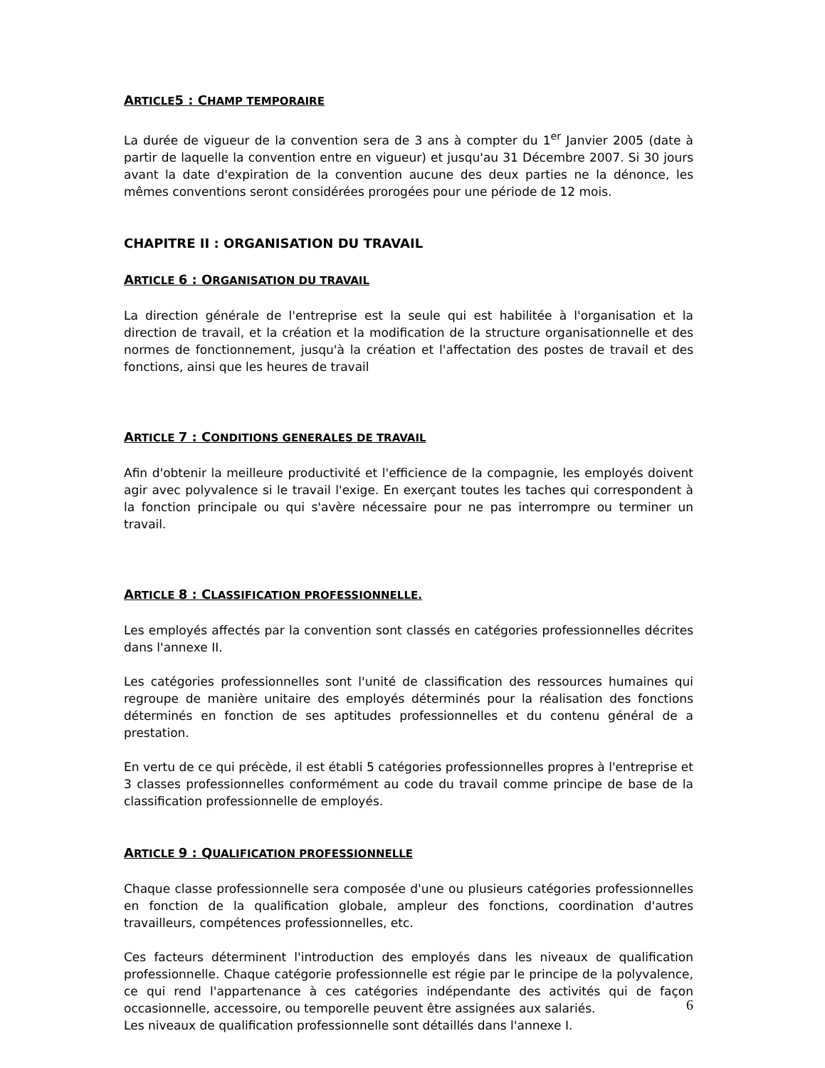ARTICLE5 : CHAMP TEMPORAIRE
La durée de vigueur de la convention sera de 3 ans à compter du 1<sup>er</sup> Janvier 2005 (date à partir de laquelle la convention entre en vigueur) et jusqu'au 31 Décembre 2007. Si 30 jours avant la date d'expiration de la convention aucune des deux parties ne la dénonce, les mêmes conventions seront considérées prorogées pour une période de 12 mois.
CHAPITRE II : ORGANISATION DU TRAVAIL
ARTICLE 6 : ORGANISATION DU TRAVAIL
La direction générale de l'entreprise est la seule qui est habilitée à l'organisation et la direction de travail, et la création et la modification de la structure organisationnelle et des normes de fonctionnement, jusqu'à la création et l'affectation des postes de travail et des fonctions, ainsi que les heures de travail
ARTICLE 7 : CONDITIONS GENERALES DE TRAVAIL
Afin d'obtenir la meilleure productivité et l'efficience de la compagnie, les employés doivent agir avec polyvalence si le travail l'exige. En exerçant toutes les taches qui correspondent à la fonction principale ou qui s'avère nécessaire pour ne pas interrompre ou terminer un travail.
ARTICLE 8 : CLASSIFICATION PROFESSIONNELLE.
Les employés affectés par la convention sont classés en catégories professionnelles décrites dans l'annexe II.
Les catégories professionnelles sont l'unité de classification des ressources humaines qui regroupe de manière unitaire des employés déterminés pour la réalisation des fonctions déterminés en fonction de ses aptitudes professionnelles et du contenu général de a prestation.
En vertu de ce qui précède, il est établi 5 catégories professionnelles propres à l'entreprise et 3 classes professionnelles conformément au code du travail comme principe de base de la classification professionnelle de employés.
ARTICLE 9 : QUALIFICATION PROFESSIONNELLE
Chaque classe professionnelle sera composée d'une ou plusieurs catégories professionnelles en fonction de la qualification globale, ampleur des fonctions, coordination d'autres travailleurs, compétences professionnelles, etc.
Ces facteurs déterminent l'introduction des employés dans les niveaux de qualification professionnelle. Chaque catégorie professionnelle est régie par le principe de la polyvalence, ce qui rend l'appartenance à ces catégories indépendante des activités qui de façon occasionnelle, accessoire, ou temporelle peuvent être assignées aux salariés.
Les niveaux de qualification professionnelle sont détaillés dans l'annexe I.
6